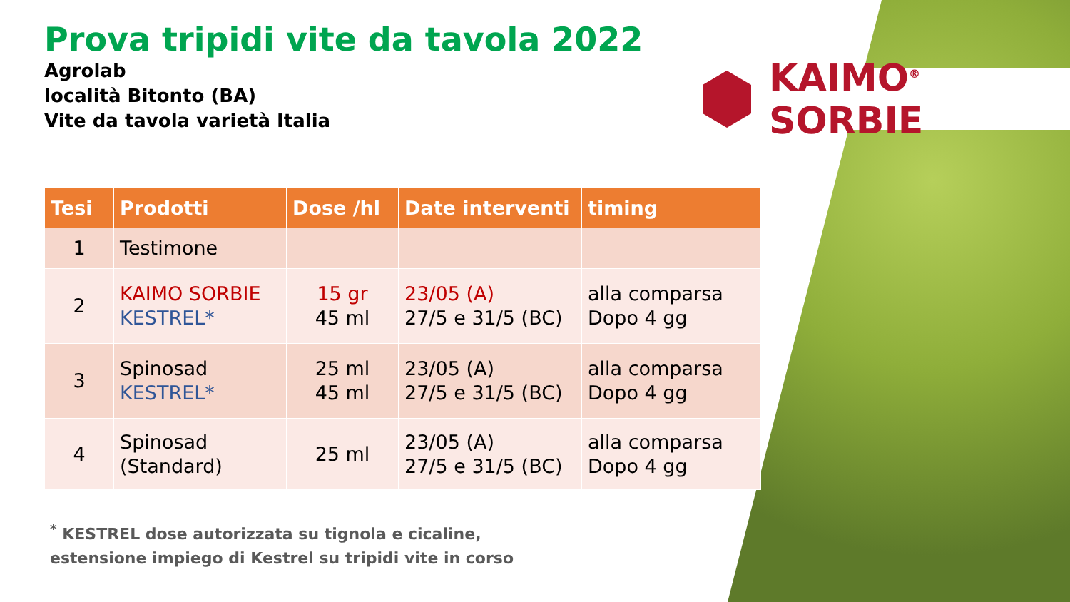KAIMO<sup>®</sup> SORBIE
Prova tripidi vite da tavola 2022
Agrolab
località Bitonto (BA)
Vite da tavola varietà Italia
| Tesi | Prodotti | Dose /hl | Date interventi | timing |
| --- | --- | --- | --- | --- |
| 1 | Testimone | | | |
| 2 | KAIMO SORBIE KESTREL* | 15 gr 45 ml | 23/05 (A) 27/5 e 31/5 (BC) | alla comparsa Dopo 4 gg |
| 3 | Spinosad KESTREL* | 25 ml 45 ml | 23/05 (A) 27/5 e 31/5 (BC) | alla comparsa Dopo 4 gg |
| 4 | Spinosad (Standard) | 25 ml | 23/05 (A) 27/5 e 31/5 (BC) | alla comparsa Dopo 4 gg |
<sup>*</sup> KESTREL dose autorizzata su tignola e cicaline,
estensione impiego di Kestrel su tripidi vite in corso